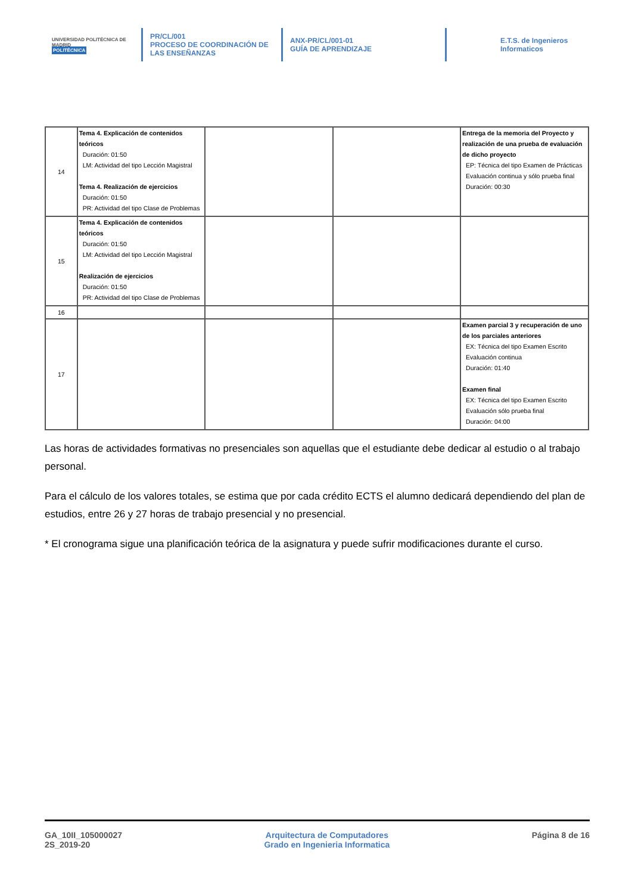UNIVERSIDAD POLITÉCNICA DE MADRID
POLITÉCNICA
PR/CL/001
PROCESO DE COORDINACIÓN DE LAS ENSEÑANZAS
ANX-PR/CL/001-01
GUÍA DE APRENDIZAJE
E.T.S. de Ingenieros
Informaticos
| 14 | Tema 4. Explicación de contenidos teóricos Duración: 01:50 LM: Actividad del tipo Lección Magistral Tema 4. Realización de ejercicios Duración: 01:50 PR: Actividad del tipo Clase de Problemas | | | Entrega de la memoria del Proyecto y realización de una prueba de evaluación de dicho proyecto EP: Técnica del tipo Examen de Prácticas Evaluación continua y sólo prueba final Duración: 00:30 |
| 15 | Tema 4. Explicación de contenidos teóricos Duración: 01:50 LM: Actividad del tipo Lección Magistral Realización de ejercicios Duración: 01:50 PR: Actividad del tipo Clase de Problemas | | | |
| 16 | | | | |
| 17 | | | | Examen parcial 3 y recuperación de uno de los parciales anteriores EX: Técnica del tipo Examen Escrito Evaluación continua Duración: 01:40 Examen final EX: Técnica del tipo Examen Escrito Evaluación sólo prueba final Duración: 04:00 |
Las horas de actividades formativas no presenciales son aquellas que el estudiante debe dedicar al estudio o al trabajo personal.
Para el cálculo de los valores totales, se estima que por cada crédito ECTS el alumno dedicará dependiendo del plan de estudios, entre 26 y 27 horas de trabajo presencial y no presencial.
* El cronograma sigue una planificación teórica de la asignatura y puede sufrir modificaciones durante el curso.
GA_10II_105000027
2S_2019-20
Arquitectura de Computadores
Grado en Ingenieria Informatica
Página 8 de 16